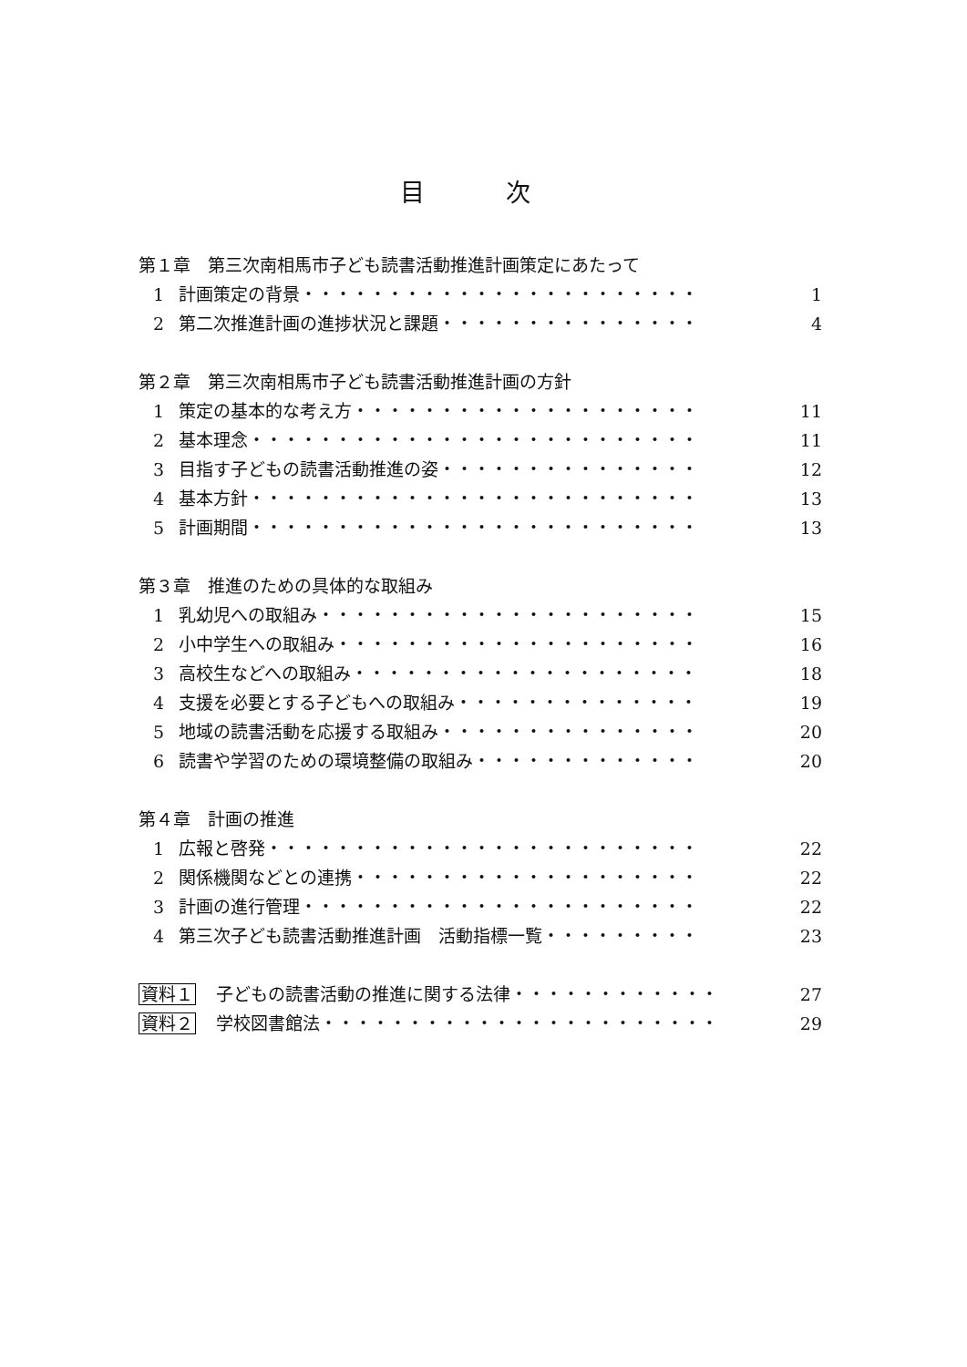目 次
第１章　第三次南相馬市子ども読書活動推進計画策定にあたって
1 計画策定の背景・・・・・・・・・・・・・・・・・・・・・・・ 1
2 第二次推進計画の進捗状況と課題・・・・・・・・・・・・・・・ 4
第２章　第三次南相馬市子ども読書活動推進計画の方針
1 策定の基本的な考え方・・・・・・・・・・・・・・・・・・・・ 11
2 基本理念・・・・・・・・・・・・・・・・・・・・・・・・・・ 11
3 目指す子どもの読書活動推進の姿・・・・・・・・・・・・・・・ 12
4 基本方針・・・・・・・・・・・・・・・・・・・・・・・・・・ 13
5 計画期間・・・・・・・・・・・・・・・・・・・・・・・・・・ 13
第３章　推進のための具体的な取組み
1 乳幼児への取組み・・・・・・・・・・・・・・・・・・・・・・ 15
2 小中学生への取組み・・・・・・・・・・・・・・・・・・・・・ 16
3 高校生などへの取組み・・・・・・・・・・・・・・・・・・・・ 18
4 支援を必要とする子どもへの取組み・・・・・・・・・・・・・・ 19
5 地域の読書活動を応援する取組み・・・・・・・・・・・・・・・ 20
6 読書や学習のための環境整備の取組み・・・・・・・・・・・・・ 20
第４章　計画の推進
1 広報と啓発・・・・・・・・・・・・・・・・・・・・・・・・・ 22
2 関係機関などとの連携・・・・・・・・・・・・・・・・・・・・ 22
3 計画の進行管理・・・・・・・・・・・・・・・・・・・・・・・ 22
4 第三次子ども読書活動推進計画　活動指標一覧・・・・・・・・・ 23
資料１ 子どもの読書活動の推進に関する法律・・・・・・・・・・・・ 27
資料２ 学校図書館法・・・・・・・・・・・・・・・・・・・・・・・ 29